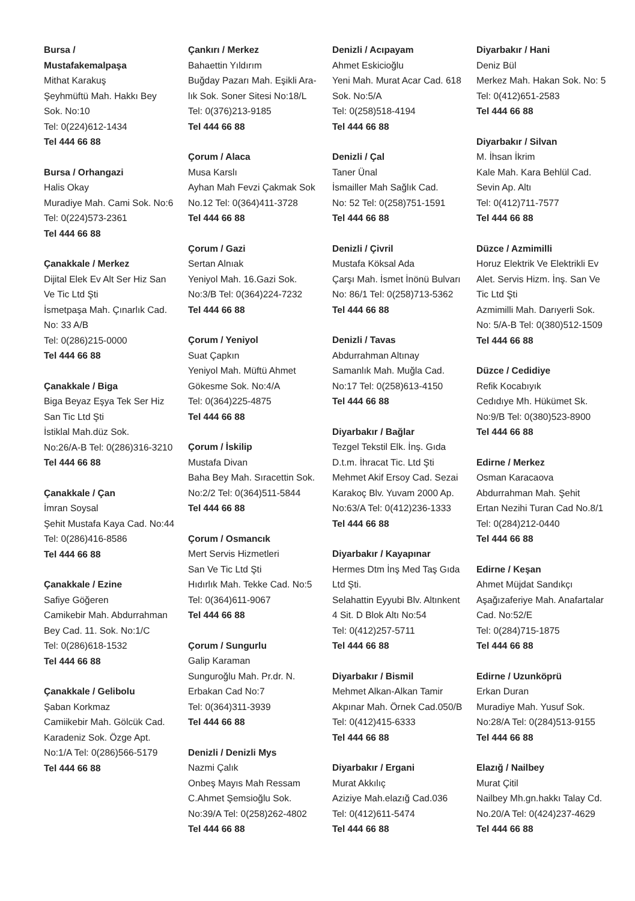Bursa /
Mustafakemalpaşa
Mithat Karakuş
Şeyhmüftü Mah. Hakkı Bey
Sok. No:10
Tel: 0(224)612-1434
Tel 444 66 88
Bursa / Orhangazi
Halis Okay
Muradiye Mah. Cami Sok. No:6
Tel: 0(224)573-2361
Tel 444 66 88
Çanakkale / Merkez
Dijital Elek Ev Alt Ser Hiz San
Ve Tic Ltd Şti
İsmetpaşa Mah. Çınarlık Cad.
No: 33 A/B
Tel: 0(286)215-0000
Tel 444 66 88
Çanakkale / Biga
Biga Beyaz Eşya Tek Ser Hiz
San Tic Ltd Şti
İstiklal Mah.düz Sok.
No:26/A-B Tel: 0(286)316-3210
Tel 444 66 88
Çanakkale / Çan
İmran Soysal
Şehit Mustafa Kaya Cad. No:44
Tel: 0(286)416-8586
Tel 444 66 88
Çanakkale / Ezine
Safiye Göğeren
Camikebir Mah. Abdurrahman
Bey Cad. 11. Sok. No:1/C
Tel: 0(286)618-1532
Tel 444 66 88
Çanakkale / Gelibolu
Şaban Korkmaz
Camiikebir Mah. Gölcük Cad.
Karadeniz Sok. Özge Apt.
No:1/A Tel: 0(286)566-5179
Tel 444 66 88
Çankırı / Merkez
Bahaettin Yıldırım
Buğday Pazarı Mah. Eşikli Ara-
lık Sok. Soner Sitesi No:18/L
Tel: 0(376)213-9185
Tel 444 66 88
Çorum / Alaca
Musa Karslı
Ayhan Mah Fevzi Çakmak Sok
No.12 Tel: 0(364)411-3728
Tel 444 66 88
Çorum / Gazi
Sertan Alnıak
Yeniyol Mah. 16.Gazi Sok.
No:3/B Tel: 0(364)224-7232
Tel 444 66 88
Çorum / Yeniyol
Suat Çapkın
Yeniyol Mah. Müftü Ahmet
Gökesme Sok. No:4/A
Tel: 0(364)225-4875
Tel 444 66 88
Çorum / İskilip
Mustafa Divan
Baha Bey Mah. Sıracettin Sok.
No:2/2 Tel: 0(364)511-5844
Tel 444 66 88
Çorum / Osmancık
Mert Servis Hizmetleri
San Ve Tic Ltd Şti
Hıdırlık Mah. Tekke Cad. No:5
Tel: 0(364)611-9067
Tel 444 66 88
Çorum / Sungurlu
Galip Karaman
Sunguroğlu Mah. Pr.dr. N.
Erbakan Cad No:7
Tel: 0(364)311-3939
Tel 444 66 88
Denizli / Denizli Mys
Nazmi Çalık
Onbeş Mayıs Mah Ressam
C.Ahmet Şemsioğlu Sok.
No:39/A Tel: 0(258)262-4802
Tel 444 66 88
Denizli / Acıpayam
Ahmet Eskicioğlu
Yeni Mah. Murat Acar Cad. 618
Sok. No:5/A
Tel: 0(258)518-4194
Tel 444 66 88
Denizli / Çal
Taner Ünal
İsmailler Mah Sağlık Cad.
No: 52 Tel: 0(258)751-1591
Tel 444 66 88
Denizli / Çivril
Mustafa Köksal Ada
Çarşı Mah. İsmet İnönü Bulvarı
No: 86/1 Tel: 0(258)713-5362
Tel 444 66 88
Denizli / Tavas
Abdurrahman Altınay
Samanlık Mah. Muğla Cad.
No:17 Tel: 0(258)613-4150
Tel 444 66 88
Diyarbakır / Bağlar
Tezgel Tekstil Elk. İnş. Gıda
D.t.m. İhracat Tic. Ltd Şti
Mehmet Akif Ersoy Cad. Sezai
Karakoç Blv. Yuvam 2000 Ap.
No:63/A Tel: 0(412)236-1333
Tel 444 66 88
Diyarbakır / Kayapınar
Hermes Dtm İnş Med Taş Gıda
Ltd Şti.
Selahattin Eyyubi Blv. Altınkent
4 Sit. D Blok Altı No:54
Tel: 0(412)257-5711
Tel 444 66 88
Diyarbakır / Bismil
Mehmet Alkan-Alkan Tamir
Akpınar Mah. Örnek Cad.050/B
Tel: 0(412)415-6333
Tel 444 66 88
Diyarbakır / Ergani
Murat Akkılıç
Aziziye Mah.elazığ Cad.036
Tel: 0(412)611-5474
Tel 444 66 88
Diyarbakır / Hani
Deniz Bül
Merkez Mah. Hakan Sok. No: 5
Tel: 0(412)651-2583
Tel 444 66 88
Diyarbakır / Silvan
M. İhsan İkrim
Kale Mah. Kara Behlül Cad.
Sevin Ap. Altı
Tel: 0(412)711-7577
Tel 444 66 88
Düzce / Azmimilli
Horuz Elektrik Ve Elektrikli Ev
Alet. Servis Hizm. İnş. San Ve
Tic Ltd Şti
Azmimilli Mah. Darıyerli Sok.
No: 5/A-B Tel: 0(380)512-1509
Tel 444 66 88
Düzce / Cedidiye
Refik Kocabıyık
Cedıdıye Mh. Hükümet Sk.
No:9/B Tel: 0(380)523-8900
Tel 444 66 88
Edirne / Merkez
Osman Karacaova
Abdurrahman Mah. Şehit
Ertan Nezihi Turan Cad No.8/1
Tel: 0(284)212-0440
Tel 444 66 88
Edirne / Keşan
Ahmet Müjdat Sandıkçı
Aşağızaferiye Mah. Anafartalar
Cad. No:52/E
Tel: 0(284)715-1875
Tel 444 66 88
Edirne / Uzunköprü
Erkan Duran
Muradiye Mah. Yusuf Sok.
No:28/A Tel: 0(284)513-9155
Tel 444 66 88
Elazığ / Nailbey
Murat Çitil
Nailbey Mh.gn.hakkı Talay Cd.
No.20/A Tel: 0(424)237-4629
Tel 444 66 88